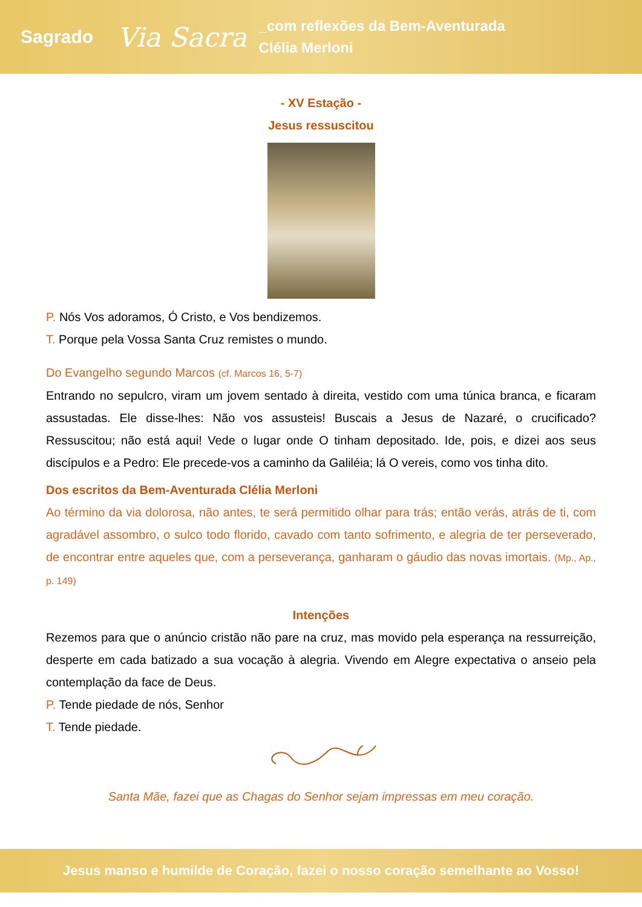Sagrado Via Sacra _com reflexões da Bem-Aventurada
Clélia Merloni
- XV Estação -
Jesus ressuscitou
P. Nós Vos adoramos, Ó Cristo, e Vos bendizemos.
T. Porque pela Vossa Santa Cruz remistes o mundo.
Do Evangelho segundo Marcos (cf. Marcos 16, 5-7)
Entrando no sepulcro, viram um jovem sentado à direita, vestido com uma túnica branca, e ficaram assustadas. Ele disse-lhes: Não vos assusteis! Buscais a Jesus de Nazaré, o crucificado? Ressuscitou; não está aqui! Vede o lugar onde O tinham depositado. Ide, pois, e dizei aos seus discípulos e a Pedro: Ele precede-vos a caminho da Galiléia; lá O vereis, como vos tinha dito.
Dos escritos da Bem-Aventurada Clélia Merloni
Ao término da via dolorosa, não antes, te será permitido olhar para trás; então verás, atrás de ti, com agradável assombro, o sulco todo florido, cavado com tanto sofrimento, e alegria de ter perseverado, de encontrar entre aqueles que, com a perseverança, ganharam o gáudio das novas imortais. (Mp., Ap., p. 149)
Intenções
Rezemos para que o anúncio cristão não pare na cruz, mas movido pela esperança na ressurreição, desperte em cada batizado a sua vocação à alegria. Vivendo em Alegre expectativa o anseio pela contemplação da face de Deus.
P. Tende piedade de nós, Senhor
T. Tende piedade.
Santa Mãe, fazei que as Chagas do Senhor sejam impressas em meu coração.
Jesus manso e humilde de Coração, fazei o nosso coração semelhante ao Vosso!